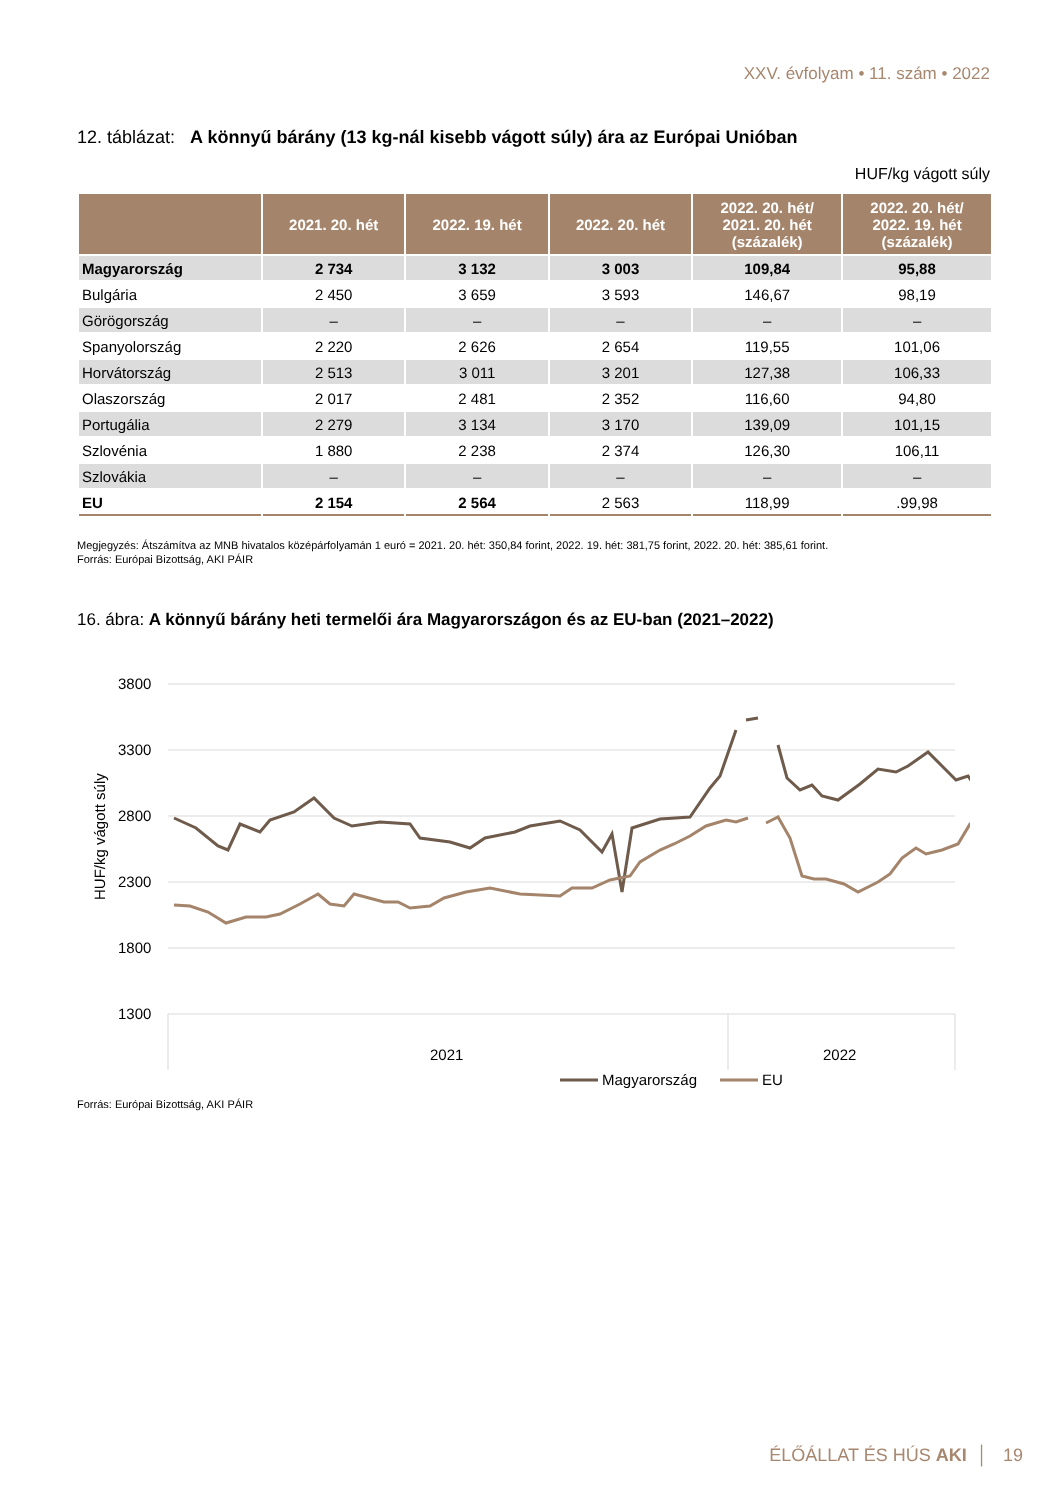XXV. évfolyam • 11. szám • 2022
12. táblázat: A könnyű bárány (13 kg-nál kisebb vágott súly) ára az Európai Unióban
HUF/kg vágott súly
| | 2021. 20. hét | 2022. 19. hét | 2022. 20. hét | 2022. 20. hét/ 2021. 20. hét (százalék) | 2022. 20. hét/ 2022. 19. hét (százalék) |
| --- | --- | --- | --- | --- | --- |
| Magyarország | 2 734 | 3 132 | 3 003 | 109,84 | 95,88 |
| Bulgária | 2 450 | 3 659 | 3 593 | 146,67 | 98,19 |
| Görögország | – | – | – | – | – |
| Spanyolország | 2 220 | 2 626 | 2 654 | 119,55 | 101,06 |
| Horvátország | 2 513 | 3 011 | 3 201 | 127,38 | 106,33 |
| Olaszország | 2 017 | 2 481 | 2 352 | 116,60 | 94,80 |
| Portugália | 2 279 | 3 134 | 3 170 | 139,09 | 101,15 |
| Szlovénia | 1 880 | 2 238 | 2 374 | 126,30 | 106,11 |
| Szlovákia | – | – | – | – | – |
| EU | 2 154 | 2 564 | 2 563 | 118,99 | .99,98 |
Megjegyzés: Átszámítva az MNB hivatalos középárfolyamán 1 euró = 2021. 20. hét: 350,84 forint, 2022. 19. hét: 381,75 forint, 2022. 20. hét: 385,61 forint.
Forrás: Európai Bizottság, AKI PÁIR
16. ábra: A könnyű bárány heti termelői ára Magyarországon és az EU-ban (2021–2022)
3800
3300
2800
2300
1800
1300
HUF/kg vágott súly
2021
2022
Magyarország
EU
Forrás: Európai Bizottság, AKI PÁIR
ÉLŐÁLLAT ÉS HÚS AKI │ 19